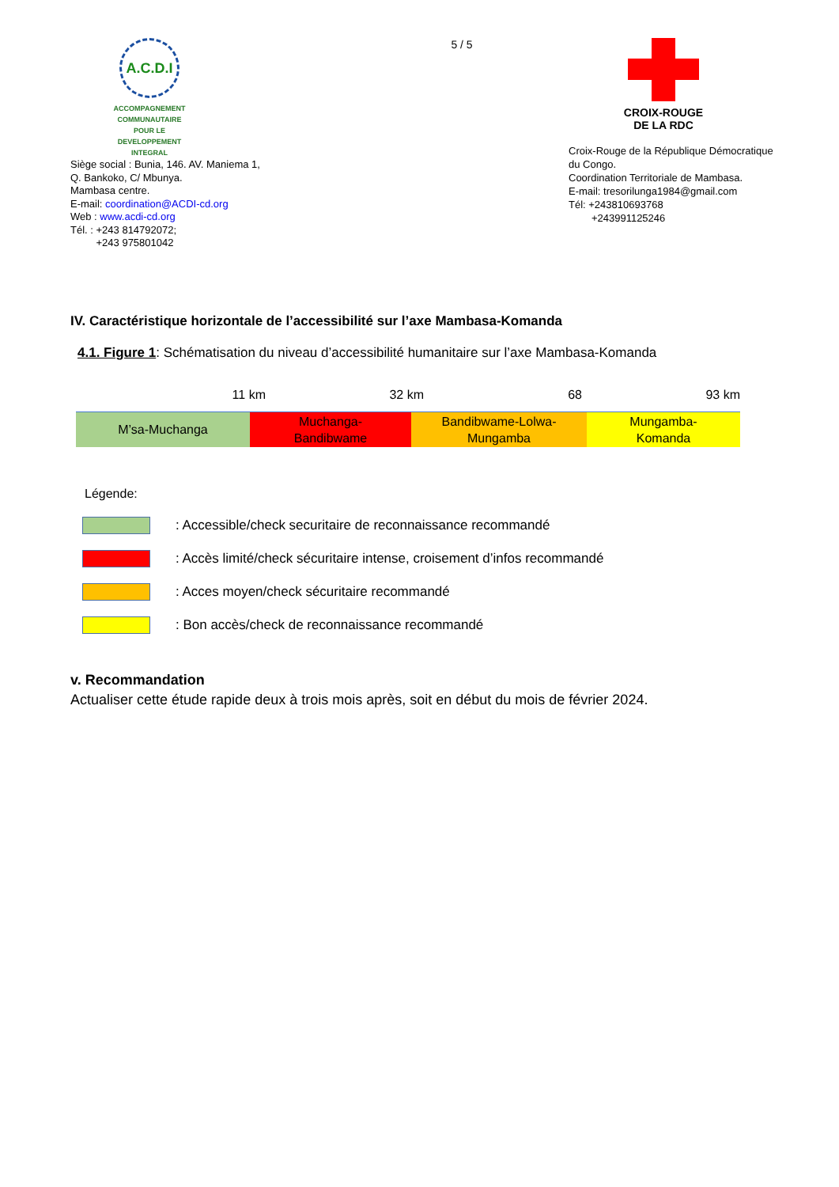A.C.D.I
ACCOMPAGNEMENT COMMUNAUTAIRE POUR LE DEVELOPPEMENT INTEGRAL
Siège social : Bunia, 146. AV. Maniema 1,
Q. Bankoko, C/ Mbunya.
Mambasa centre.
E-mail: coordination@ACDI-cd.org
Web : www.acdi-cd.org
Tél. : +243 814792072;
+243 975801042
5 / 5
CROIX-ROUGE
DE LA RDC
Croix-Rouge de la République Démocratique
du Congo.
Coordination Territoriale de Mambasa.
E-mail: tresorilunga1984@gmail.com
Tél: +243810693768
+243991125246
IV. Caractéristique horizontale de l’accessibilité sur l’axe Mambasa-Komanda
4.1. Figure 1: Schématisation du niveau d’accessibilité humanitaire sur l’axe Mambasa-Komanda
11 km 32 km 68 93 km
M’sa-Muchanga Muchanga-
Bandibwame
Bandibwame-Lolwa-
Mungamba
Mungamba-
Komanda
Légende:
: Accessible/check securitaire de reconnaissance recommandé
: Accès limité/check sécuritaire intense, croisement d’infos recommandé
: Acces moyen/check sécuritaire recommandé
: Bon accès/check de reconnaissance recommandé
v. Recommandation
Actualiser cette étude rapide deux à trois mois après, soit en début du mois de février 2024.